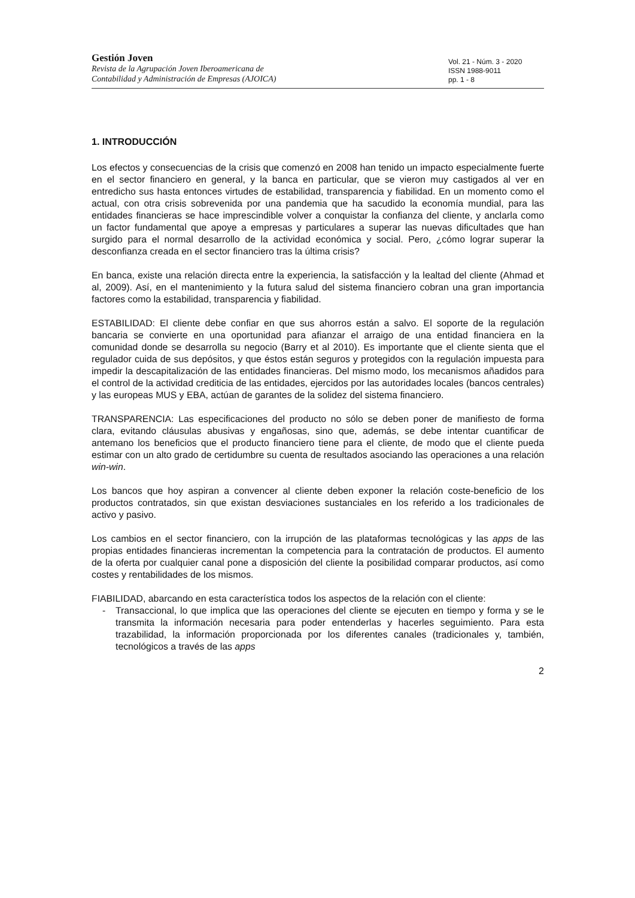Gestión Joven
Revista de la Agrupación Joven Iberoamericana de
Contabilidad y Administración de Empresas (AJOICA)
Vol. 21 - Núm. 3 - 2020
ISSN 1988-9011
pp. 1 - 8
1. INTRODUCCIÓN
Los efectos y consecuencias de la crisis que comenzó en 2008 han tenido un impacto especialmente fuerte en el sector financiero en general, y la banca en particular, que se vieron muy castigados al ver en entredicho sus hasta entonces virtudes de estabilidad, transparencia y fiabilidad. En un momento como el actual, con otra crisis sobrevenida por una pandemia que ha sacudido la economía mundial, para las entidades financieras se hace imprescindible volver a conquistar la confianza del cliente, y anclarla como un factor fundamental que apoye a empresas y particulares a superar las nuevas dificultades que han surgido para el normal desarrollo de la actividad económica y social. Pero, ¿cómo lograr superar la desconfianza creada en el sector financiero tras la última crisis?
En banca, existe una relación directa entre la experiencia, la satisfacción y la lealtad del cliente (Ahmad et al, 2009). Así, en el mantenimiento y la futura salud del sistema financiero cobran una gran importancia factores como la estabilidad, transparencia y fiabilidad.
ESTABILIDAD: El cliente debe confiar en que sus ahorros están a salvo. El soporte de la regulación bancaria se convierte en una oportunidad para afianzar el arraigo de una entidad financiera en la comunidad donde se desarrolla su negocio (Barry et al 2010). Es importante que el cliente sienta que el regulador cuida de sus depósitos, y que éstos están seguros y protegidos con la regulación impuesta para impedir la descapitalización de las entidades financieras. Del mismo modo, los mecanismos añadidos para el control de la actividad crediticia de las entidades, ejercidos por las autoridades locales (bancos centrales) y las europeas MUS y EBA, actúan de garantes de la solidez del sistema financiero.
TRANSPARENCIA: Las especificaciones del producto no sólo se deben poner de manifiesto de forma clara, evitando cláusulas abusivas y engañosas, sino que, además, se debe intentar cuantificar de antemano los beneficios que el producto financiero tiene para el cliente, de modo que el cliente pueda estimar con un alto grado de certidumbre su cuenta de resultados asociando las operaciones a una relación win-win.
Los bancos que hoy aspiran a convencer al cliente deben exponer la relación coste-beneficio de los productos contratados, sin que existan desviaciones sustanciales en los referido a los tradicionales de activo y pasivo.
Los cambios en el sector financiero, con la irrupción de las plataformas tecnológicas y las apps de las propias entidades financieras incrementan la competencia para la contratación de productos. El aumento de la oferta por cualquier canal pone a disposición del cliente la posibilidad comparar productos, así como costes y rentabilidades de los mismos.
FIABILIDAD, abarcando en esta característica todos los aspectos de la relación con el cliente:
- Transaccional, lo que implica que las operaciones del cliente se ejecuten en tiempo y forma y se le transmita la información necesaria para poder entenderlas y hacerles seguimiento. Para esta trazabilidad, la información proporcionada por los diferentes canales (tradicionales y, también, tecnológicos a través de las apps
2